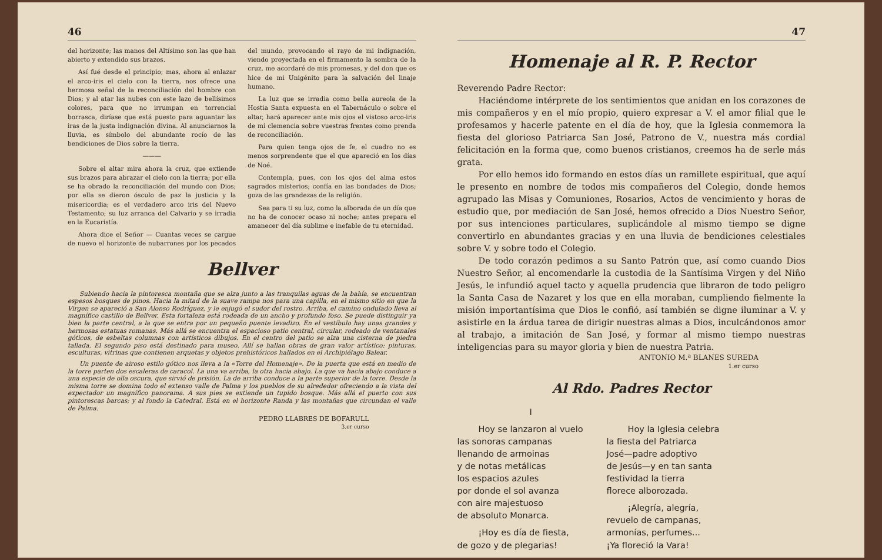46
del horizonte; las manos del Altísimo son las que han abierto y extendido sus brazos.
Así fué desde el principio; mas, ahora al enlazar el arco-iris el cielo con la tierra, nos ofrece una hermosa señal de la reconciliación del hombre con Dios; y al atar las nubes con este lazo de bellísimos colores, para que no irrumpan en torrencial borrasca, diríase que está puesto para aguantar las iras de la justa indignación divina. Al anunciarnos la lluvia, es símbolo del abundante rocío de las bendiciones de Dios sobre la tierra.
———
Sobre el altar mira ahora la cruz, que extiende sus brazos para abrazar el cielo con la tierra; por ella se ha obrado la reconciliación del mundo con Dios; por ella se dieron ósculo de paz la justicia y la misericordia; es el verdadero arco iris del Nuevo Testamento; su luz arranca del Calvario y se irradia en la Eucaristía.
Ahora dice el Señor — Cuantas veces se cargue de nuevo el horizonte de nubarrones por los pecados del mundo, provocando el rayo de mi indignación, viendo proyectada en el firmamento la sombra de la cruz, me acordaré de mis promesas, y del don que os hice de mi Unigénito para la salvación del linaje humano.
La luz que se irradia como bella aureola de la Hostia Santa expuesta en el Tabernáculo o sobre el altar, hará aparecer ante mis ojos el vistoso arco-iris de mi clemencia sobre vuestras frentes como prenda de reconciliación.
Para quien tenga ojos de fe, el cuadro no es menos sorprendente que el que apareció en los días de Noé.
Contempla, pues, con los ojos del alma estos sagrados misterios; confía en las bondades de Dios; goza de las grandezas de la religión.
Sea para ti su luz, como la alborada de un día que no ha de conocer ocaso ni noche; antes prepara el amanecer del día sublime e inefable de tu eternidad.
Bellver
Subiendo hacia la pintoresca montaña que se alza junto a las tranquilas aguas de la bahía, se encuentran espesos bosques de pinos. Hacia la mitad de la suave rampa nos para una capilla, en el mismo sitio en que la Virgen se apareció a San Alonso Rodríguez, y le enjugó el sudor del rostro. Arriba, el camino ondulado lleva al magnífico castillo de Bellver. Esta fortaleza está rodeada de un ancho y profundo foso. Se puede distinguir ya bien la parte central, a la que se entra por un pequeño puente levadizo. En el vestíbulo hay unas grandes y hermosas estatuas romanas. Más allá se encuentra el espacioso patio central, circular, rodeado de ventanales góticos, de esbeltas columnas con artísticos dibujos. En el centro del patio se alza una cisterna de piedra tallada. El segundo piso está destinado para museo. Allí se hallan obras de gran valor artístico: pinturas, esculturas, vitrinas que contienen arquetas y objetos prehistóricos hallados en el Archipiélago Balear.
Un puente de airoso estilo gótico nos lleva a la «Torre del Homenaje». De la puerta que está en medio de la torre parten dos escaleras de caracol. La una va arriba, la otra hacia abajo. La que va hacia abajo conduce a una especie de olla oscura, que sirvió de prisión. La de arriba conduce a la parte superior de la torre. Desde la misma torre se domina todo el extenso valle de Palma y los pueblos de su alrededor ofreciendo a la vista del expectador un magnífico panorama. A sus pies se extiende un tupido bosque. Más allá el puerto con sus pintorescas barcas; y al fondo la Catedral. Está en el horizonte Randa y las montañas que circundan el valle de Palma.
PEDRO LLABRES DE BOFARULL
3.er curso
47
Homenaje al R. P. Rector
Reverendo Padre Rector:
Haciéndome intérprete de los sentimientos que anidan en los corazones de mis compañeros y en el mío propio, quiero expresar a V. el amor filial que le profesamos y hacerle patente en el día de hoy, que la Iglesia conmemora la fiesta del glorioso Patriarca San José, Patrono de V., nuestra más cordial felicitación en la forma que, como buenos cristianos, creemos ha de serle más grata.
Por ello hemos ido formando en estos días un ramillete espiritual, que aquí le presento en nombre de todos mis compañeros del Colegio, donde hemos agrupado las Misas y Comuniones, Rosarios, Actos de vencimiento y horas de estudio que, por mediación de San José, hemos ofrecido a Dios Nuestro Señor, por sus intenciones particulares, suplicándole al mismo tiempo se digne convertirlo en abundantes gracias y en una lluvia de bendiciones celestiales sobre V. y sobre todo el Colegio.
De todo corazón pedimos a su Santo Patrón que, así como cuando Dios Nuestro Señor, al encomendarle la custodia de la Santísima Virgen y del Niño Jesús, le infundió aquel tacto y aquella prudencia que libraron de todo peligro la Santa Casa de Nazaret y los que en ella moraban, cumpliendo fielmente la misión importantísima que Dios le confió, así también se digne iluminar a V. y asistirle en la árdua tarea de dirigir nuestras almas a Dios, inculcándonos amor al trabajo, a imitación de San José, y formar al mismo tiempo nuestras inteligencias para su mayor gloria y bien de nuestra Patria.
ANTONIO M.ª BLANES SUREDA
1.er curso
Al Rdo. Padres Rector
I
Hoy se lanzaron al vuelo
las sonoras campanas
llenando de armoinas
y de notas metálicas
los espacios azules
por donde el sol avanza
con aire majestuoso
de absoluto Monarca.
¡Hoy es día de fiesta,
de gozo y de plegarias!
Hoy la Iglesia celebra
la fiesta del Patriarca
José—padre adoptivo
de Jesús—y en tan santa
festividad la tierra
florece alborozada.
¡Alegría, alegría,
revuelo de campanas,
armonías, perfumes...
¡Ya floreció la Vara!